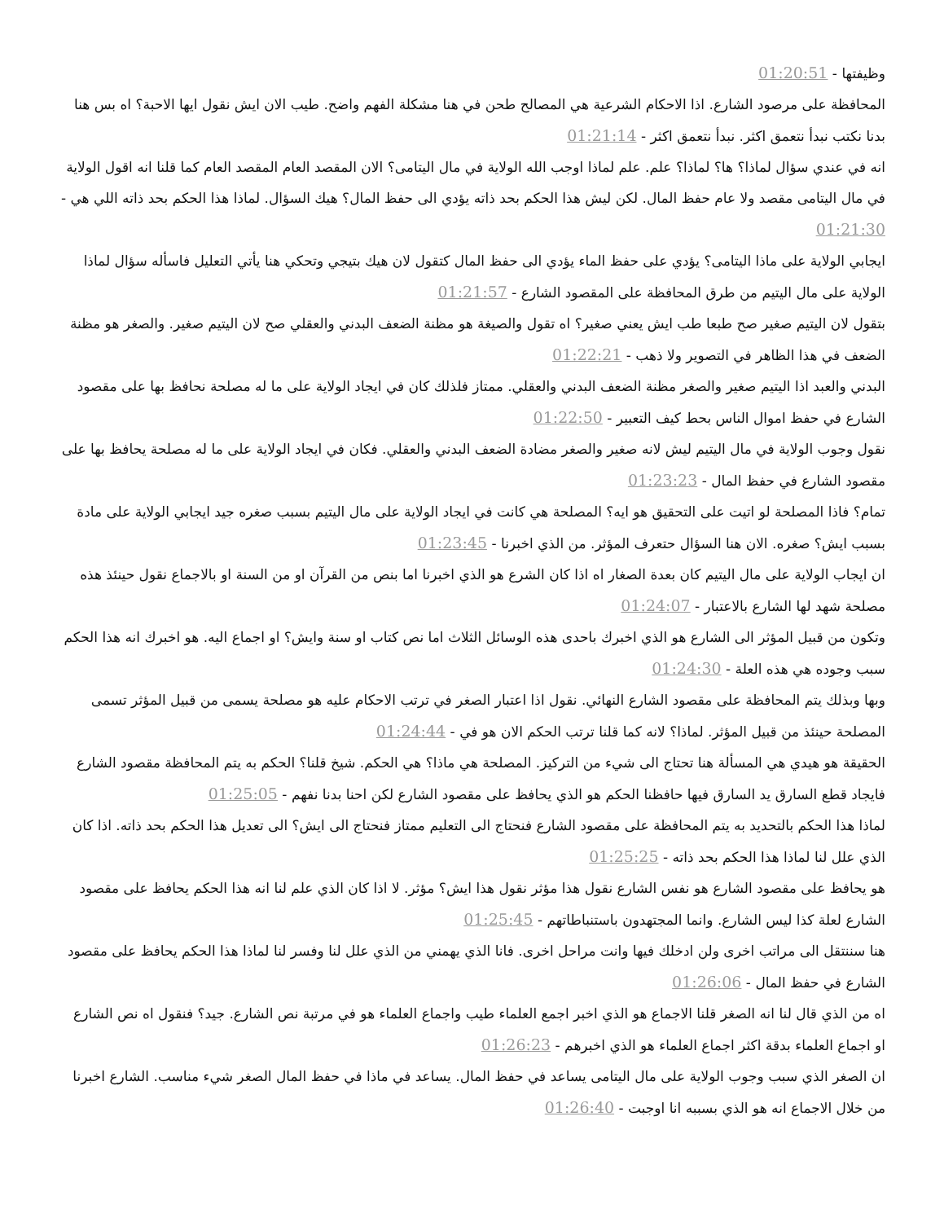وظيفتها - 01:20:51
المحافظة على مرصود الشارع. اذا الاحكام الشرعية هي المصالح طحن في هنا مشكلة الفهم واضح. طيب الان ايش نقول ايها الاحبة؟ اه بس هنا بدنا نكتب نبدأ نتعمق اكثر. نبدأ نتعمق اكثر - 01:21:14
انه في عندي سؤال لماذا؟ ها؟ لماذا؟ علم. علم لماذا اوجب الله الولاية في مال اليتامى؟ الان المقصد العام المقصد العام كما قلنا انه اقول الولاية في مال اليتامى مقصد ولا عام حفظ المال. لكن ليش هذا الحكم بحد ذاته يؤدي الى حفظ المال؟ هيك السؤال. لماذا هذا الحكم بحد ذاته اللي هي - 01:21:30
ايجابي الولاية على ماذا اليتامى؟ يؤدي على حفظ الماء يؤدي الى حفظ المال كتقول لان هيك بتيجي وتحكي هنا يأتي التعليل فاسأله سؤال لماذا الولاية على مال اليتيم من طرق المحافظة على المقصود الشارع - 01:21:57
بتقول لان اليتيم صغير صح طبعا طب ايش يعني صغير؟ اه تقول والصيغة هو مظنة الضعف البدني والعقلي صح لان اليتيم صغير. والصغر هو مظنة الضعف في هذا الظاهر في التصوير ولا ذهب - 01:22:21
البدني والعبد اذا اليتيم صغير والصغر مظنة الضعف البدني والعقلي. ممتاز فلذلك كان في ايجاد الولاية على ما له مصلحة نحافظ بها على مقصود الشارع في حفظ اموال الناس بحط كيف التعبير - 01:22:50
نقول وجوب الولاية في مال اليتيم ليش لانه صغير والصغر مضادة الضعف البدني والعقلي. فكان في ايجاد الولاية على ما له مصلحة يحافظ بها على مقصود الشارع في حفظ المال - 01:23:23
تمام؟ فاذا المصلحة لو اتيت على التحقيق هو ايه؟ المصلحة هي كانت في ايجاد الولاية على مال اليتيم بسبب صغره جيد ايجابي الولاية على مادة بسبب ايش؟ صغره. الان هنا السؤال حتعرف المؤثر. من الذي اخبرنا - 01:23:45
ان ايجاب الولاية على مال اليتيم كان بعدة الصغار اه اذا كان الشرع هو الذي اخبرنا اما بنص من القرآن او من السنة او بالاجماع نقول حينئذ هذه مصلحة شهد لها الشارع بالاعتبار - 01:24:07
وتكون من قبيل المؤثر الى الشارع هو الذي اخبرك باحدى هذه الوسائل الثلاث اما نص كتاب او سنة وايش؟ او اجماع اليه. هو اخبرك انه هذا الحكم سبب وجوده هي هذه العلة - 01:24:30
وبها وبذلك يتم المحافظة على مقصود الشارع النهائي. نقول اذا اعتبار الصغر في ترتب الاحكام عليه هو مصلحة يسمى من قبيل المؤثر تسمى المصلحة حينئذ من قبيل المؤثر. لماذا؟ لانه كما قلنا ترتب الحكم الان هو في - 01:24:44
الحقيقة هو هيدي هي المسألة هنا تحتاج الى شيء من التركيز. المصلحة هي ماذا؟ هي الحكم. شيخ قلنا؟ الحكم به يتم المحافظة مقصود الشارع فايجاد قطع السارق يد السارق فيها حافظنا الحكم هو الذي يحافظ على مقصود الشارع لكن احنا بدنا نفهم - 01:25:05
لماذا هذا الحكم بالتحديد به يتم المحافظة على مقصود الشارع فنحتاج الى التعليم ممتاز فنحتاج الى ايش؟ الى تعديل هذا الحكم بحد ذاته. اذا كان الذي علل لنا لماذا هذا الحكم بحد ذاته - 01:25:25
هو يحافظ على مقصود الشارع هو نفس الشارع نقول هذا مؤثر نقول هذا ايش؟ مؤثر. لا اذا كان الذي علم لنا انه هذا الحكم يحافظ على مقصود الشارع لعلة كذا ليس الشارع. وانما المجتهدون باستنباطاتهم - 01:25:45
هنا سننتقل الى مراتب اخرى ولن ادخلك فيها وانت مراحل اخرى. فانا الذي يهمني من الذي علل لنا وفسر لنا لماذا هذا الحكم يحافظ على مقصود الشارع في حفظ المال - 01:26:06
اه من الذي قال لنا انه الصغر قلنا الاجماع هو الذي اخبر اجمع العلماء طيب واجماع العلماء هو في مرتبة نص الشارع. جيد؟ فنقول اه نص الشارع او اجماع العلماء بدقة اكثر اجماع العلماء هو الذي اخبرهم - 01:26:23
ان الصغر الذي سبب وجوب الولاية على مال اليتامى يساعد في حفظ المال. يساعد في ماذا في حفظ المال الصغر شيء مناسب. الشارع اخبرنا من خلال الاجماع انه هو الذي بسببه انا اوجبت - 01:26:40